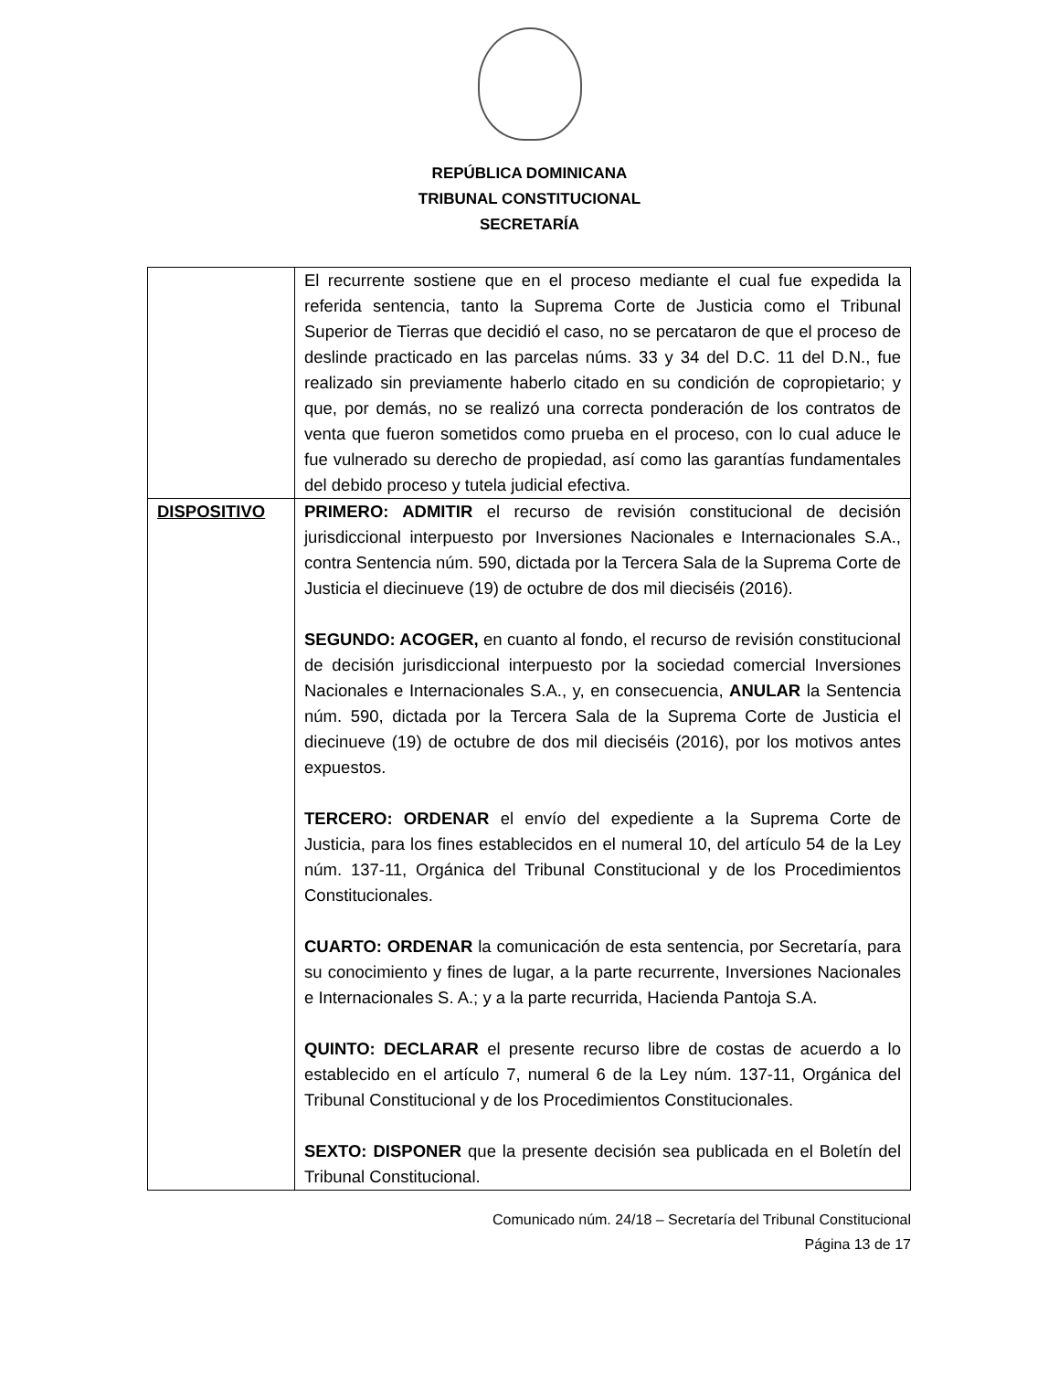REPÚBLICA DOMINICANA
TRIBUNAL CONSTITUCIONAL
SECRETARÍA
| | El recurrente sostiene que en el proceso mediante el cual fue expedida la referida sentencia, tanto la Suprema Corte de Justicia como el Tribunal Superior de Tierras que decidió el caso, no se percataron de que el proceso de deslinde practicado en las parcelas núms. 33 y 34 del D.C. 11 del D.N., fue realizado sin previamente haberlo citado en su condición de copropietario; y que, por demás, no se realizó una correcta ponderación de los contratos de venta que fueron sometidos como prueba en el proceso, con lo cual aduce le fue vulnerado su derecho de propiedad, así como las garantías fundamentales del debido proceso y tutela judicial efectiva. |
| DISPOSITIVO | PRIMERO: ADMITIR el recurso de revisión constitucional de decisión jurisdiccional interpuesto por Inversiones Nacionales e Internacionales S.A., contra Sentencia núm. 590, dictada por la Tercera Sala de la Suprema Corte de Justicia el diecinueve (19) de octubre de dos mil dieciséis (2016). SEGUNDO: ACOGER, en cuanto al fondo, el recurso de revisión constitucional de decisión jurisdiccional interpuesto por la sociedad comercial Inversiones Nacionales e Internacionales S.A., y, en consecuencia, ANULAR la Sentencia núm. 590, dictada por la Tercera Sala de la Suprema Corte de Justicia el diecinueve (19) de octubre de dos mil dieciséis (2016), por los motivos antes expuestos. TERCERO: ORDENAR el envío del expediente a la Suprema Corte de Justicia, para los fines establecidos en el numeral 10, del artículo 54 de la Ley núm. 137-11, Orgánica del Tribunal Constitucional y de los Procedimientos Constitucionales. CUARTO: ORDENAR la comunicación de esta sentencia, por Secretaría, para su conocimiento y fines de lugar, a la parte recurrente, Inversiones Nacionales e Internacionales S. A.; y a la parte recurrida, Hacienda Pantoja S.A. QUINTO: DECLARAR el presente recurso libre de costas de acuerdo a lo establecido en el artículo 7, numeral 6 de la Ley núm. 137-11, Orgánica del Tribunal Constitucional y de los Procedimientos Constitucionales. SEXTO: DISPONER que la presente decisión sea publicada en el Boletín del Tribunal Constitucional. |
Comunicado núm. 24/18 – Secretaría del Tribunal Constitucional
Página 13 de 17